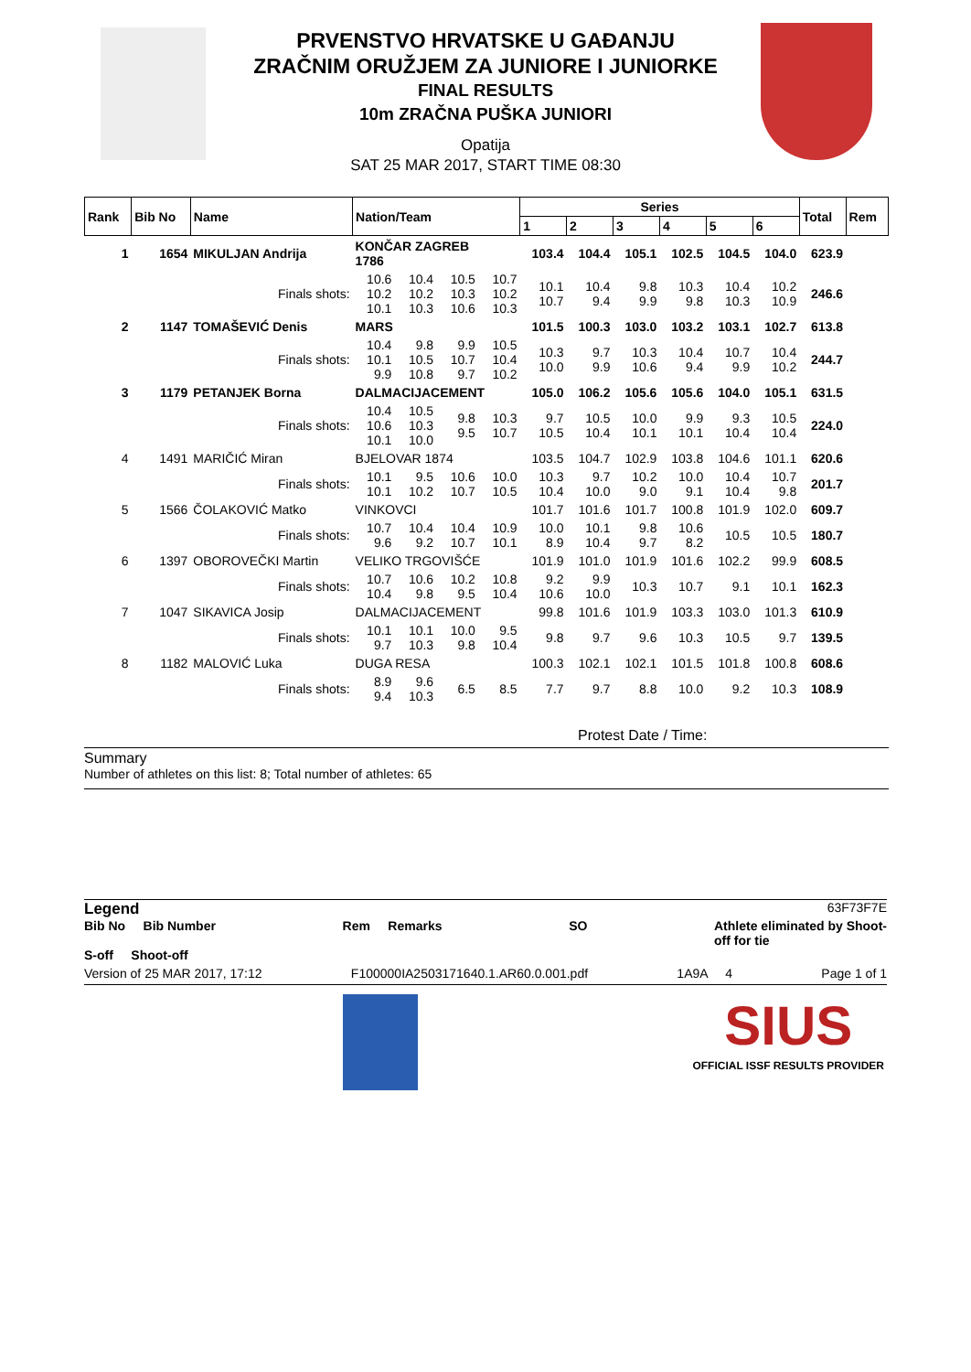PRVENSTVO HRVATSKE U GAĐANJU
ZRAČNIM ORUŽJEM ZA JUNIORE I JUNIORKE
FINAL RESULTS
10m ZRAČNA PUŠKA JUNIORI
Opatija
SAT 25 MAR 2017, START TIME 08:30
| Rank | Bib No | Name | Nation/Team | | | | Series | | | | | | Total | Rem |
| --- | --- | --- | --- | --- | --- | --- | --- | --- | --- | --- | --- | --- | --- | --- |
| | | | | | | | 1 | 2 | 3 | 4 | 5 | 6 | | |
| 1 | 1654 | MIKULJAN Andrija | KONČAR ZAGREB 1786 | | | | 103.4 | 104.4 | 105.1 | 102.5 | 104.5 | 104.0 | 623.9 | |
| | | Finals shots: | 10.6 10.2 10.1 | 10.4 10.2 10.3 | 10.5 10.3 10.6 | 10.7 10.2 10.3 | 10.1 10.7 | 10.4 9.4 | 9.8 9.9 | 10.3 9.8 | 10.4 10.3 | 10.2 10.9 | 246.6 | |
| 2 | 1147 | TOMAŠEVIĆ Denis | MARS | | | | 101.5 | 100.3 | 103.0 | 103.2 | 103.1 | 102.7 | 613.8 | |
| | | Finals shots: | 10.4 10.1 9.9 | 9.8 10.5 10.8 | 9.9 10.7 9.7 | 10.5 10.4 10.2 | 10.3 10.0 | 9.7 9.9 | 10.3 10.6 | 10.4 9.4 | 10.7 9.9 | 10.4 10.2 | 244.7 | |
| 3 | 1179 | PETANJEK Borna | DALMACIJACEMENT | | | | 105.0 | 106.2 | 105.6 | 105.6 | 104.0 | 105.1 | 631.5 | |
| | | Finals shots: | 10.4 10.6 10.1 | 10.5 10.3 10.0 | 9.8 9.5 | 10.3 10.7 | 9.7 10.5 | 10.5 10.4 | 10.0 10.1 | 9.9 10.1 | 9.3 10.4 | 10.5 10.4 | 224.0 | |
| 4 | 1491 | MARIČIĆ Miran | BJELOVAR 1874 | | | | 103.5 | 104.7 | 102.9 | 103.8 | 104.6 | 101.1 | 620.6 | |
| | | Finals shots: | 10.1 10.1 | 9.5 10.2 | 10.6 10.7 | 10.0 10.5 | 10.3 10.4 | 9.7 10.0 | 10.2 9.0 | 10.0 9.1 | 10.4 10.4 | 10.7 9.8 | 201.7 | |
| 5 | 1566 | ČOLAKOVIĆ Matko | VINKOVCI | | | | 101.7 | 101.6 | 101.7 | 100.8 | 101.9 | 102.0 | 609.7 | |
| | | Finals shots: | 10.7 9.6 | 10.4 9.2 | 10.4 10.7 | 10.9 10.1 | 10.0 8.9 | 10.1 10.4 | 9.8 9.7 | 10.6 8.2 | 10.5 | 10.5 | 180.7 | |
| 6 | 1397 | OBOROVEČKI Martin | VELIKO TRGOVIŠĆE | | | | 101.9 | 101.0 | 101.9 | 101.6 | 102.2 | 99.9 | 608.5 | |
| | | Finals shots: | 10.7 10.4 | 10.6 9.8 | 10.2 9.5 | 10.8 10.4 | 9.2 10.6 | 9.9 10.0 | 10.3 | 10.7 | 9.1 | 10.1 | 162.3 | |
| 7 | 1047 | SIKAVICA Josip | DALMACIJACEMENT | | | | 99.8 | 101.6 | 101.9 | 103.3 | 103.0 | 101.3 | 610.9 | |
| | | Finals shots: | 10.1 9.7 | 10.1 10.3 | 10.0 9.8 | 9.5 10.4 | 9.8 | 9.7 | 9.6 | 10.3 | 10.5 | 9.7 | 139.5 | |
| 8 | 1182 | MALOVIĆ Luka | DUGA RESA | | | | 100.3 | 102.1 | 102.1 | 101.5 | 101.8 | 100.8 | 608.6 | |
| | | Finals shots: | 8.9 9.4 | 9.6 10.3 | 6.5 | 8.5 | 7.7 | 9.7 | 8.8 | 10.0 | 9.2 | 10.3 | 108.9 | |
Protest Date / Time:
Summary
Number of athletes on this list: 8; Total number of athletes: 65
Legend 63F73F7E
Bib No Bib Number Rem Remarks SO Athlete eliminated by Shoot-
off for tie
S-off Shoot-off
Version of 25 MAR 2017, 17:12 F100000IA2503171640.1.AR60.0.001.pdf 1A9A 4 Page 1 of 1
SIUS
OFFICIAL ISSF RESULTS PROVIDER